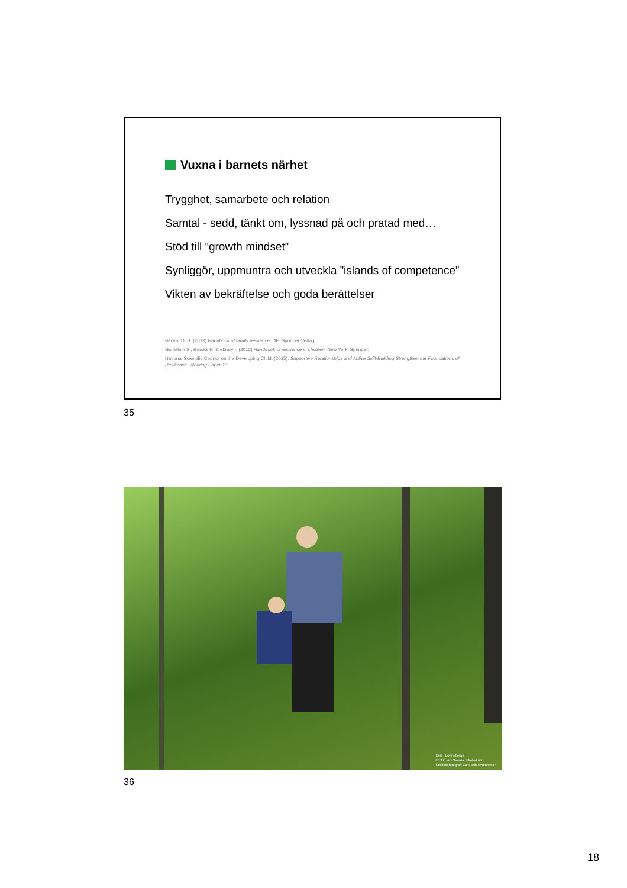Vuxna i barnets närhet
Trygghet, samarbete och relation
Samtal - sedd, tänkt om, lyssnad på och pratad med…
Stöd till ”growth mindset”
Synliggör, uppmuntra och utveckla ”islands of competence”
Vikten av bekräftelse och goda berättelser
Becvar D. S. (2013) Handbook of family resilience. DE: Springer-Verlag.
Goldstein S., Brooks R. & ebrary I. (2012) Handbook of resilience in children. New York: Springer.
National Scientific Council on the Developing Child. (2015). Supportive Relationships and Active Skill-Building Strengthen the Foundations of Resilience: Working Paper 13.
35
Emil i Lönneberga
©1971 AB Svensk Filmindustri
Stillbildsfotograf: Lars Erik Svantesson
36
18